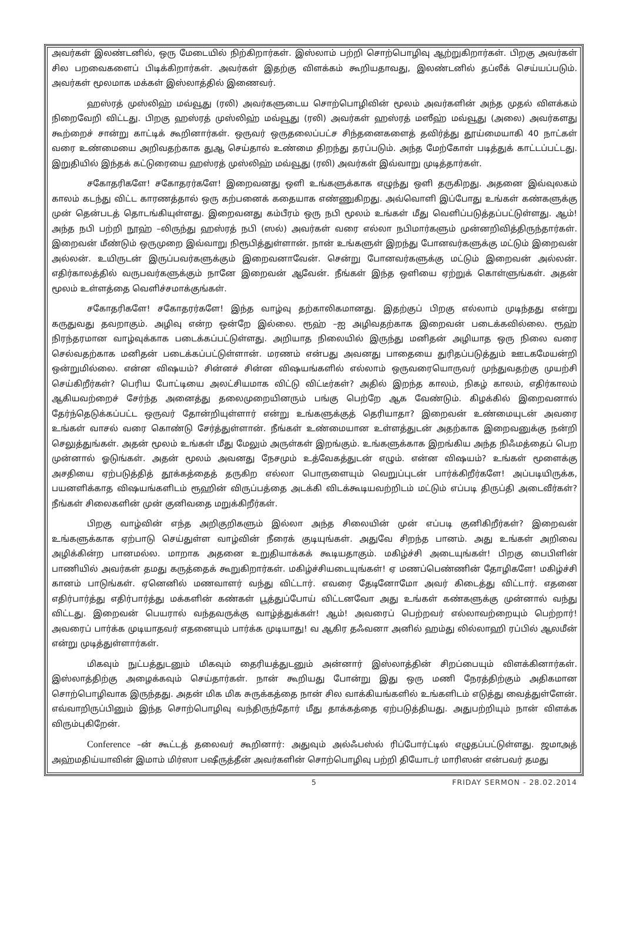அவர்கள் இலண்டனில், ஒரு மேடையில் நிற்கிறார்கள். இஸ்லாம் பற்றி சொற்பொழிவு ஆற்றுகிறார்கள். பிறகு அவர்கள் சில பறவைகளைப் பிடிக்கிறார்கள். அவர்கள் இதற்கு விளக்கம் கூறியதாவது, இலண்டனில் தப்லீக் செய்யப்படும். அவர்கள் மூலமாக மக்கள் இஸ்லாத்தில் இணைவர்.
ஹஸ்ரத் முஸ்லிஹ் மவ்வூது (ரலி) அவர்களுடைய சொற்பொழிவின் மூலம் அவர்களின் அந்த முதல் விளக்கம் நிறைவேறி விட்டது. பிறகு ஹஸ்ரத் முஸ்லிஹ் மவ்வூது (ரலி) அவர்கள் ஹஸ்ரத் மஸீஹ் மவ்வூது (அலை) அவர்களது கூற்றைச் சான்று காட்டிக் கூறினார்கள். ஒருவர் ஒருதலைப்பட்ச சிந்தனைகளைத் தவிர்த்து தூய்மையாகி 40 நாட்கள் வரை உண்மையை அறிவதற்காக துஆ செய்தால் உண்மை திறந்து தரப்படும். அந்த மேற்கோள் படித்துக் காட்டப்பட்டது. இறுதியில் இந்தக் கட்டுரையை ஹஸ்ரத் முஸ்லிஹ் மவ்வூது (ரலி) அவர்கள் இவ்வாறு முடித்தார்கள்.
சகோதரிகளே! சகோதரர்களே! இறைவனது ஒளி உங்களுக்காக எழுந்து ஒளி தருகிறது. அதனை இவ்வுலகம் காலம் கடந்து விட்ட காரணத்தால் ஒரு கற்பனைக் கதையாக எண்ணுகிறது. அவ்வொளி இப்போது உங்கள் கண்களுக்கு முன் தென்படத் தொடங்கியுள்ளது. இறைவனது கம்பீரம் ஒரு நபி மூலம் உங்கள் மீது வெளிப்படுத்தப்பட்டுள்ளது. ஆம்! அந்த நபி பற்றி நூஹ் –லிருந்து ஹஸ்ரத் நபி (ஸல்) அவர்கள் வரை எல்லா நபிமார்களும் முன்னறிவித்திருந்தார்கள். இறைவன் மீண்டும் ஒருமுறை இவ்வாறு நிரூபித்துள்ளான். நான் உங்களுள் இறந்து போனவர்களுக்கு மட்டும் இறைவன் அல்லன். உயிருடன் இருப்பவர்களுக்கும் இறைவனாவேன். சென்று போனவர்களுக்கு மட்டும் இறைவன் அல்லன். எதிர்காலத்தில் வருபவர்களுக்கும் நானே இறைவன் ஆவேன். நீங்கள் இந்த ஒளியை ஏற்றுக் கொள்ளுங்கள். அதன் மூலம் உள்ளத்தை வெளிச்சமாக்குங்கள்.
சகோதரிகளே! சகோதரர்களே! இந்த வாழ்வு தற்காலிகமானது. இதற்குப் பிறகு எல்லாம் முடிந்தது என்று கருதுவது தவறாகும். அழிவு என்ற ஒன்றே இல்லை. ரூஹ் –ஐ அழிவதற்காக இறைவன் படைக்கவில்லை. ரூஹ் நிரந்தரமான வாழ்வுக்காக படைக்கப்பட்டுள்ளது. அறியாத நிலையில் இருந்து மனிதன் அழியாத ஒரு நிலை வரை செல்வதற்காக மனிதன் படைக்கப்பட்டுள்ளான். மரணம் என்பது அவனது பாதையை துரிதப்படுத்தும் ஊடகமேயன்றி ஒன்றுமில்லை. என்ன விஷயம்? சின்னச் சின்ன விஷயங்களில் எல்லாம் ஒருவரையொருவர் முந்துவதற்கு முயற்சி செய்கிறீர்கள்? பெரிய போட்டியை அலட்சியமாக விட்டு விட்டீர்கள்? அதில் இறந்த காலம், நிகழ் காலம், எதிர்காலம் ஆகியவற்றைச் சேர்ந்த அனைத்து தலைமுறையினரும் பங்கு பெற்றே ஆக வேண்டும். கிழக்கில் இறைவனால் தேர்ந்தெடுக்கப்பட்ட ஒருவர் தோன்றியுள்ளார் என்று உங்களுக்குத் தெரியாதா? இறைவன் உண்மையுடன் அவரை உங்கள் வாசல் வரை கொண்டு சேர்த்துள்ளான். நீங்கள் உண்மையான உள்ளத்துடன் அதற்காக இறைவனுக்கு நன்றி செலுத்துங்கள். அதன் மூலம் உங்கள் மீது மேலும் அருள்கள் இறங்கும். உங்களுக்காக இறங்கிய அந்த நிஃமத்தைப் பெற முன்னால் ஓடுங்கள். அதன் மூலம் அவனது நேசமும் உத்வேகத்துடன் எழும். என்ன விஷயம்? உங்கள் மூளைக்கு அசதியை ஏற்படுத்தித் தூக்கத்தைத் தருகிற எல்லா பொருளையும் வெறுப்புடன் பார்க்கிறீர்களே! அப்படியிருக்க, பயனளிக்காத விஷயங்களிடம் ரூஹின் விருப்பத்தை அடக்கி விடக்கூடியவற்றிடம் மட்டும் எப்படி திருப்தி அடைவீர்கள்? நீங்கள் சிலைகளின் முன் குனிவதை மறுக்கிறீர்கள்.
பிறகு வாழ்வின் எந்த அறிகுறிகளும் இல்லா அந்த சிலையின் முன் எப்படி குனிகிறீர்கள்? இறைவன் உங்களுக்காக ஏற்பாடு செய்துள்ள வாழ்வின் நீரைக் குடியுங்கள். அதுவே சிறந்த பானம். அது உங்கள் அறிவை அழிக்கின்ற பானமல்ல. மாறாக அதனை உறுதியாக்கக் கூடியதாகும். மகிழ்ச்சி அடையுங்கள்! பிறகு பைபிளின் பாணியில் அவர்கள் தமது கருத்தைக் கூறுகிறார்கள். மகிழ்ச்சியடையுங்கள்! ஏ மணப்பெண்ணின் தோழிகளே! மகிழ்ச்சி கானம் பாடுங்கள். ஏனெனில் மணவாளர் வந்து விட்டார். எவரை தேடினோமோ அவர் கிடைத்து விட்டார். எதனை எதிர்பார்த்து எதிர்பார்த்து மக்களின் கண்கள் பூத்துப்போய் விட்டனவோ அது உங்கள் கண்களுக்கு முன்னால் வந்து விட்டது. இறைவன் பெயரால் வந்தவருக்கு வாழ்த்துக்கள்! ஆம்! அவரைப் பெற்றவர் எல்லாவற்றையும் பெற்றார்! அவரைப் பார்க்க முடியாதவர் எதனையும் பார்க்க முடியாது! வ ஆகிர தஃவனா அனில் ஹம்து லில்லாஹி ரப்பில் ஆலமீன் என்று முடித்துள்ளார்கள்.
மிகவும் நுட்பத்துடனும் மிகவும் தைரியத்துடனும் அன்னார் இஸ்லாத்தின் சிறப்பையும் விளக்கினார்கள். இஸ்லாத்திற்கு அழைக்கவும் செய்தார்கள். நான் கூறியது போன்று இது ஒரு மணி நேரத்திற்கும் அதிகமான சொற்பொழிவாக இருந்தது. அதன் மிக மிக சுருக்கத்தை நான் சில வாக்கியங்களில் உங்களிடம் எடுத்து வைத்துள்ளேன். எவ்வாறிருப்பினும் இந்த சொற்பொழிவு வந்திருந்தோர் மீது தாக்கத்தை ஏற்படுத்தியது. அதுபற்றியும் நான் விளக்க விரும்புகிறேன்.
Conference –ன் கூட்டத் தலைவர் கூறினார்: அதுவும் அல்ஃபஸ்ல் ரிப்போர்ட்டில் எழுதப்பட்டுள்ளது. ஜமாஅத் அஹ்மதிய்யாவின் இமாம் மிர்ஸா பஷீருத்தீன் அவர்களின் சொற்பொழிவு பற்றி தியோடர் மாரிஸன் என்பவர் தமது
5 FRIDAY SERMON - 28.02.2014